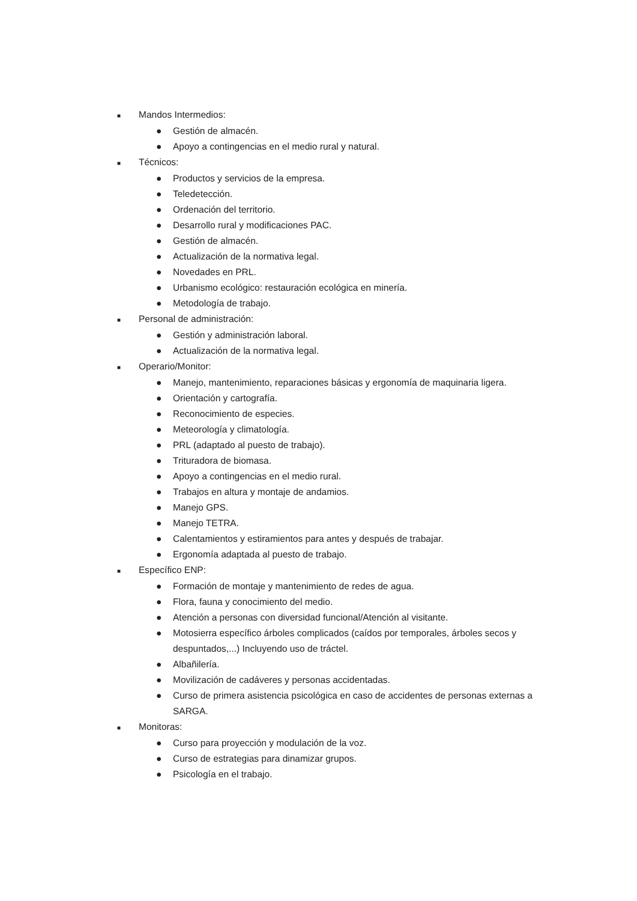■ Mandos Intermedios:
● Gestión de almacén.
● Apoyo a contingencias en el medio rural y natural.
■ Técnicos:
● Productos y servicios de la empresa.
● Teledetección.
● Ordenación del territorio.
● Desarrollo rural y modificaciones PAC.
● Gestión de almacén.
● Actualización de la normativa legal.
● Novedades en PRL.
● Urbanismo ecológico: restauración ecológica en minería.
● Metodología de trabajo.
■ Personal de administración:
● Gestión y administración laboral.
● Actualización de la normativa legal.
■ Operario/Monitor:
● Manejo, mantenimiento, reparaciones básicas y ergonomía de maquinaria ligera.
● Orientación y cartografía.
● Reconocimiento de especies.
● Meteorología y climatología.
● PRL (adaptado al puesto de trabajo).
● Trituradora de biomasa.
● Apoyo a contingencias en el medio rural.
● Trabajos en altura y montaje de andamios.
● Manejo GPS.
● Manejo TETRA.
● Calentamientos y estiramientos para antes y después de trabajar.
● Ergonomía adaptada al puesto de trabajo.
■ Específico ENP:
● Formación de montaje y mantenimiento de redes de agua.
● Flora, fauna y conocimiento del medio.
● Atención a personas con diversidad funcional/Atención al visitante.
● Motosierra específico árboles complicados (caídos por temporales, árboles secos y despuntados,...) Incluyendo uso de tráctel.
● Albañilería.
● Movilización de cadáveres y personas accidentadas.
● Curso de primera asistencia psicológica en caso de accidentes de personas externas a SARGA.
■ Monitoras:
● Curso para proyección y modulación de la voz.
● Curso de estrategias para dinamizar grupos.
● Psicología en el trabajo.